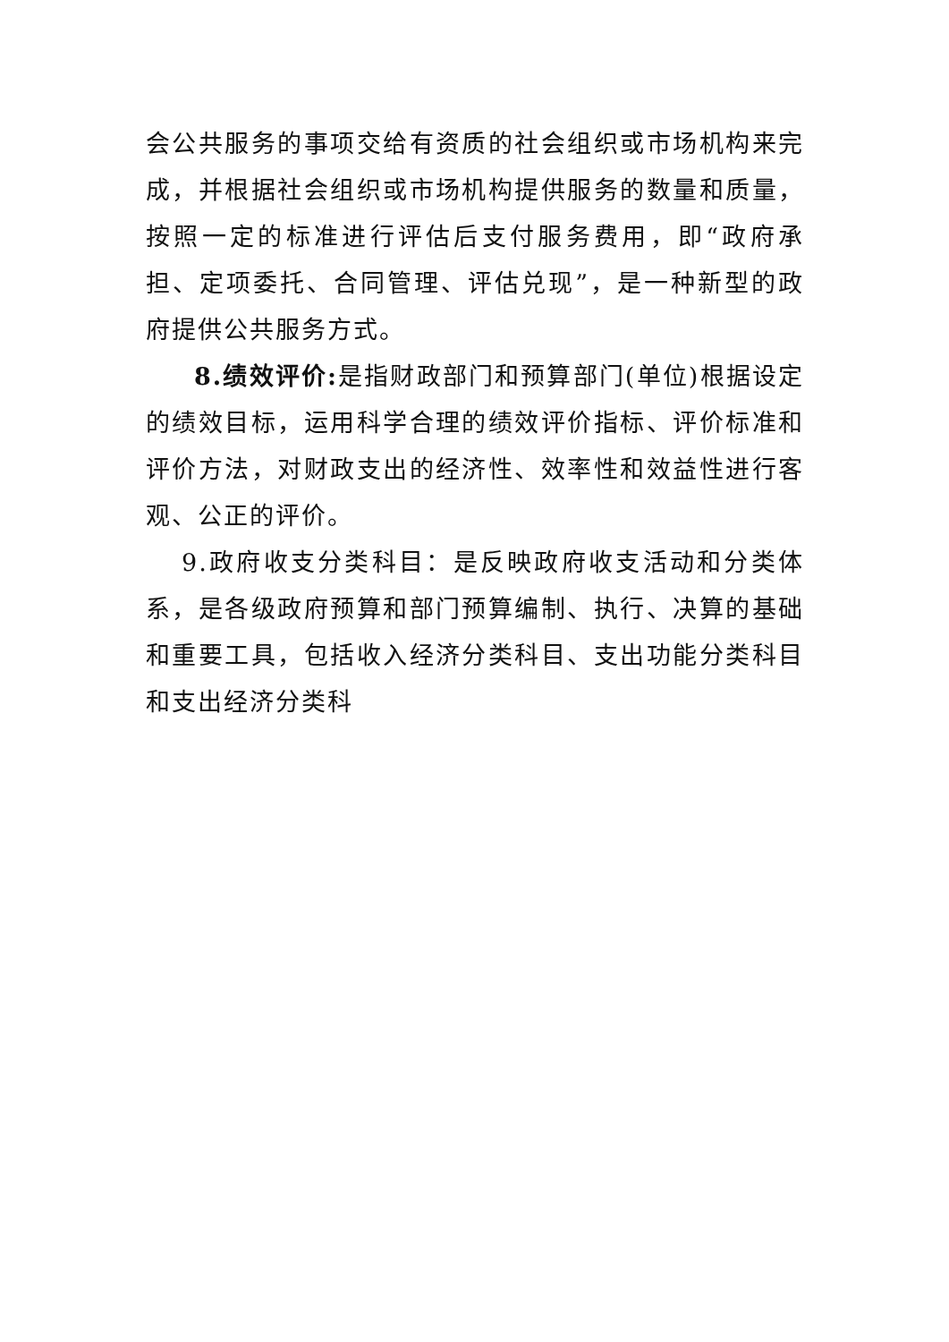会公共服务的事项交给有资质的社会组织或市场机构来完成，并根据社会组织或市场机构提供服务的数量和质量，按照一定的标准进行评估后支付服务费用，即“政府承担、定项委托、合同管理、评估兑现”，是一种新型的政府提供公共服务方式。
8.绩效评价: 是指财政部门和预算部门(单位)根据设定的绩效目标，运用科学合理的绩效评价指标、评价标准和评价方法，对财政支出的经济性、效率性和效益性进行客观、公正的评价。
9.政府收支分类科目：是反映政府收支活动和分类体系，是各级政府预算和部门预算编制、执行、决算的基础和重要工具，包括收入经济分类科目、支出功能分类科目和支出经济分类科